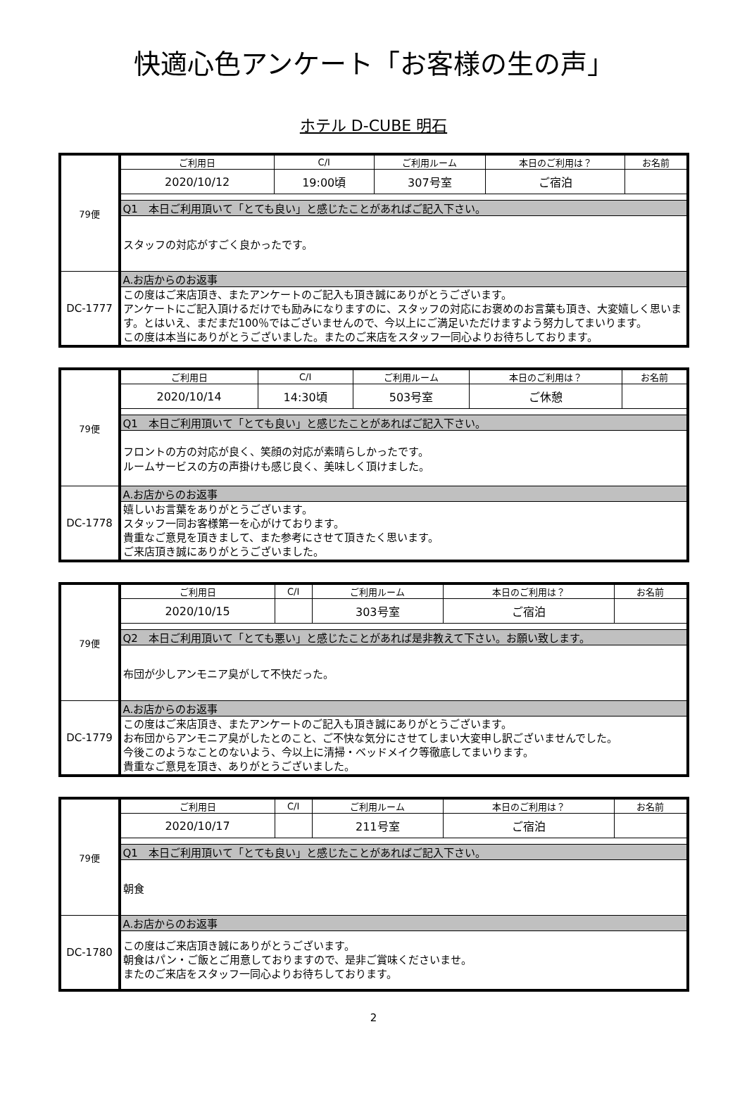快適心色アンケート「お客様の生の声」
ホテル D-CUBE 明石
| 79便 | ご利用日 | C/I | ご利用ルーム | 本日のご利用は？ | お名前 |
| | 2020/10/12 | 19:00頃 | 307号室 | ご宿泊 | |
| | Q1 本日ご利用頂いて「とても良い」と感じたことがあればご記入下さい。 | | | | |
| | スタッフの対応がすごく良かったです。 | | | | |
| DC-1777 | A.お店からのお返事 | | | | |
| | この度はご来店頂き、またアンケートのご記入も頂き誠にありがとうございます。 アンケートにご記入頂けるだけでも励みになりますのに、スタッフの対応にお褒めのお言葉も頂き、大変嬉しく思います。とはいえ、まだまだ100％ではございませんので、今以上にご満足いただけますよう努力してまいります。 この度は本当にありがとうございました。またのご来店をスタッフ一同心よりお待ちしております。 | | | | |
| 79便 | ご利用日 | C/I | ご利用ルーム | 本日のご利用は？ | お名前 |
| | 2020/10/14 | 14:30頃 | 503号室 | ご休憩 | |
| | Q1 本日ご利用頂いて「とても良い」と感じたことがあればご記入下さい。 | | | | |
| | フロントの方の対応が良く、笑顔の対応が素晴らしかったです。 ルームサービスの方の声掛けも感じ良く、美味しく頂けました。 | | | | |
| DC-1778 | A.お店からのお返事 | | | | |
| | 嬉しいお言葉をありがとうございます。 スタッフ一同お客様第一を心がけております。 貴重なご意見を頂きまして、また参考にさせて頂きたく思います。 ご来店頂き誠にありがとうございました。 | | | | |
| 79便 | ご利用日 | C/I | ご利用ルーム | 本日のご利用は？ | お名前 |
| | 2020/10/15 | | 303号室 | ご宿泊 | |
| | Q2 本日ご利用頂いて「とても悪い」と感じたことがあれば是非教えて下さい。お願い致します。 | | | | |
| | 布団が少しアンモニア臭がして不快だった。 | | | | |
| DC-1779 | A.お店からのお返事 | | | | |
| | この度はご来店頂き、またアンケートのご記入も頂き誠にありがとうございます。 お布団からアンモニア臭がしたとのこと、ご不快な気分にさせてしまい大変申し訳ございませんでした。 今後このようなことのないよう、今以上に清掃・ベッドメイク等徹底してまいります。 貴重なご意見を頂き、ありがとうございました。 | | | | |
| 79便 | ご利用日 | C/I | ご利用ルーム | 本日のご利用は？ | お名前 |
| | 2020/10/17 | | 211号室 | ご宿泊 | |
| | Q1 本日ご利用頂いて「とても良い」と感じたことがあればご記入下さい。 | | | | |
| | 朝食 | | | | |
| DC-1780 | A.お店からのお返事 | | | | |
| | この度はご来店頂き誠にありがとうございます。 朝食はパン・ご飯とご用意しておりますので、是非ご賞味くださいませ。 またのご来店をスタッフ一同心よりお待ちしております。 | | | | |
2